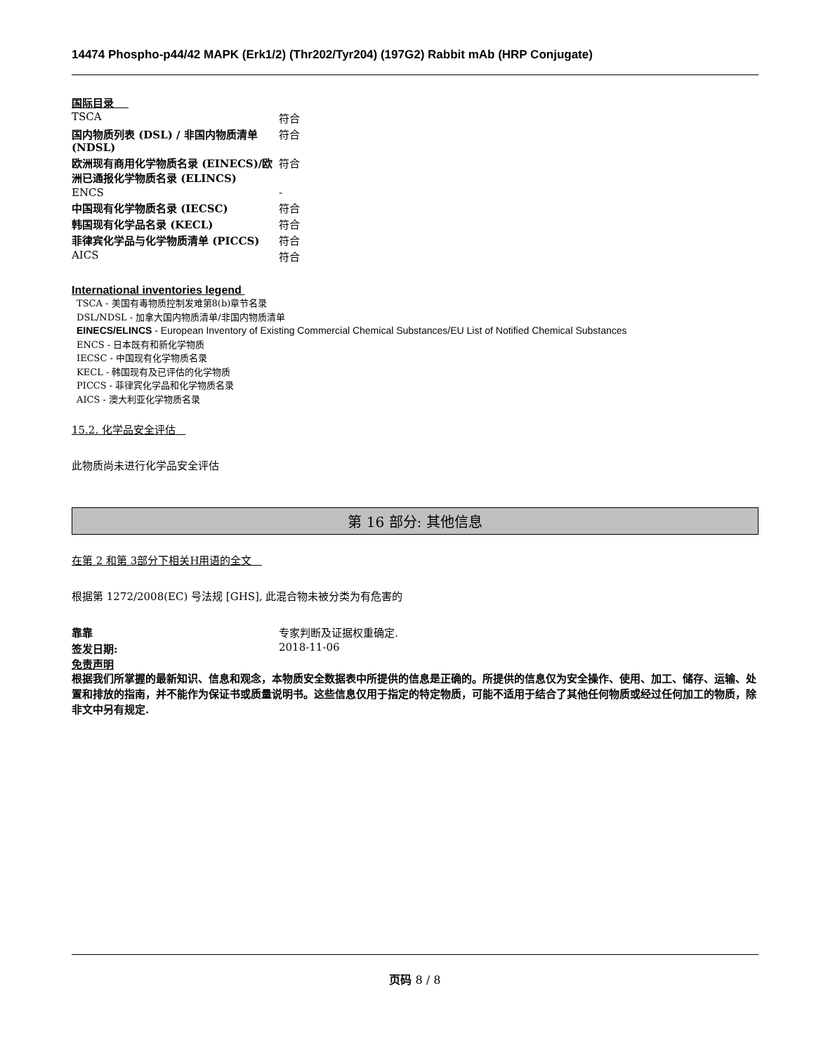14474 Phospho-p44/42 MAPK (Erk1/2) (Thr202/Tyr204) (197G2) Rabbit mAb (HRP Conjugate)
国际目录
| TSCA | 符合 |
| 国内物质列表 (DSL) / 非国内物质清单 (NDSL) | 符合 |
| 欧洲现有商用化学物质名录 (EINECS)/欧洲已通报化学物质名录 (ELINCS) | 符合 |
| ENCS | - |
| 中国现有化学物质名录 (IECSC) | 符合 |
| 韩国现有化学品名录 (KECL) | 符合 |
| 菲律宾化学品与化学物质清单 (PICCS) | 符合 |
| AICS | 符合 |
International inventories legend
TSCA - 美国有毒物质控制发难第8(b)章节名录
DSL/NDSL - 加拿大国内物质清单/非国内物质清单
EINECS/ELINCS - European Inventory of Existing Commercial Chemical Substances/EU List of Notified Chemical Substances
ENCS - 日本既有和新化学物质
IECSC - 中国现有化学物质名录
KECL - 韩国现有及已评估的化学物质
PICCS - 菲律宾化学品和化学物质名录
AICS - 澳大利亚化学物质名录
15.2. 化学品安全评估
此物质尚未进行化学品安全评估
第 16 部分: 其他信息
在第 2 和第 3部分下相关H用语的全文
根据第 1272/2008(EC) 号法规 [GHS], 此混合物未被分类为有危害的
| 靠靠 | 专家判断及证据权重确定. |
| 签发日期: | 2018-11-06 |
免责声明
根据我们所掌握的最新知识、信息和观念，本物质安全数据表中所提供的信息是正确的。所提供的信息仅为安全操作、使用、加工、储存、运输、处置和排放的指南，并不能作为保证书或质量说明书。这些信息仅用于指定的特定物质，可能不适用于结合了其他任何物质或经过任何加工的物质，除非文中另有规定.
页码 8 / 8